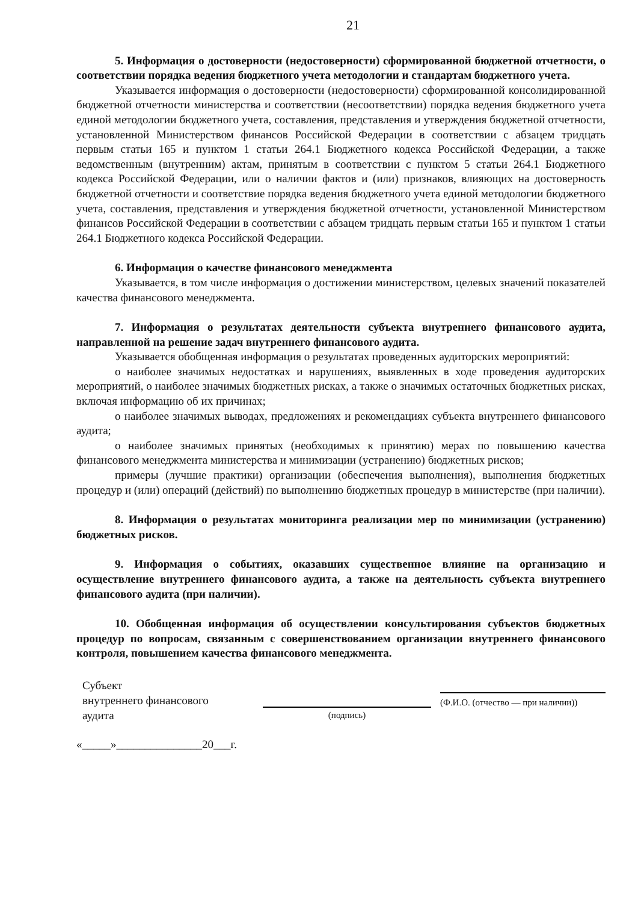21
5. Информация о достоверности (недостоверности) сформированной бюджетной отчетности, о соответствии порядка ведения бюджетного учета методологии и стандартам бюджетного учета.
Указывается информация о достоверности (недостоверности) сформированной консолидированной бюджетной отчетности министерства и соответствии (несоответствии) порядка ведения бюджетного учета единой методологии бюджетного учета, составления, представления и утверждения бюджетной отчетности, установленной Министерством финансов Российской Федерации в соответствии с абзацем тридцать первым статьи 165 и пунктом 1 статьи 264.1 Бюджетного кодекса Российской Федерации, а также ведомственным (внутренним) актам, принятым в соответствии с пунктом 5 статьи 264.1 Бюджетного кодекса Российской Федерации, или о наличии фактов и (или) признаков, влияющих на достоверность бюджетной отчетности и соответствие порядка ведения бюджетного учета единой методологии бюджетного учета, составления, представления и утверждения бюджетной отчетности, установленной Министерством финансов Российской Федерации в соответствии с абзацем тридцать первым статьи 165 и пунктом 1 статьи 264.1 Бюджетного кодекса Российской Федерации.
6. Информация о качестве финансового менеджмента
Указывается, в том числе информация о достижении министерством, целевых значений показателей качества финансового менеджмента.
7. Информация о результатах деятельности субъекта внутреннего финансового аудита, направленной на решение задач внутреннего финансового аудита.
Указывается обобщенная информация о результатах проведенных аудиторских мероприятий:
о наиболее значимых недостатках и нарушениях, выявленных в ходе проведения аудиторских мероприятий, о наиболее значимых бюджетных рисках, а также о значимых остаточных бюджетных рисках, включая информацию об их причинах;
о наиболее значимых выводах, предложениях и рекомендациях субъекта внутреннего финансового аудита;
о наиболее значимых принятых (необходимых к принятию) мерах по повышению качества финансового менеджмента министерства и минимизации (устранению) бюджетных рисков;
примеры (лучшие практики) организации (обеспечения выполнения), выполнения бюджетных процедур и (или) операций (действий) по выполнению бюджетных процедур в министерстве (при наличии).
8. Информация о результатах мониторинга реализации мер по минимизации (устранению) бюджетных рисков.
9. Информация о событиях, оказавших существенное влияние на организацию и осуществление внутреннего финансового аудита, а также на деятельность субъекта внутреннего финансового аудита (при наличии).
10. Обобщенная информация об осуществлении консультирования субъектов бюджетных процедур по вопросам, связанным с совершенствованием организации внутреннего финансового контроля, повышением качества финансового менеджмента.
Субъект
внутреннего финансового
аудита
(подпись)
(Ф.И.О. (отчество — при наличии))
«_____»_______________20___г.